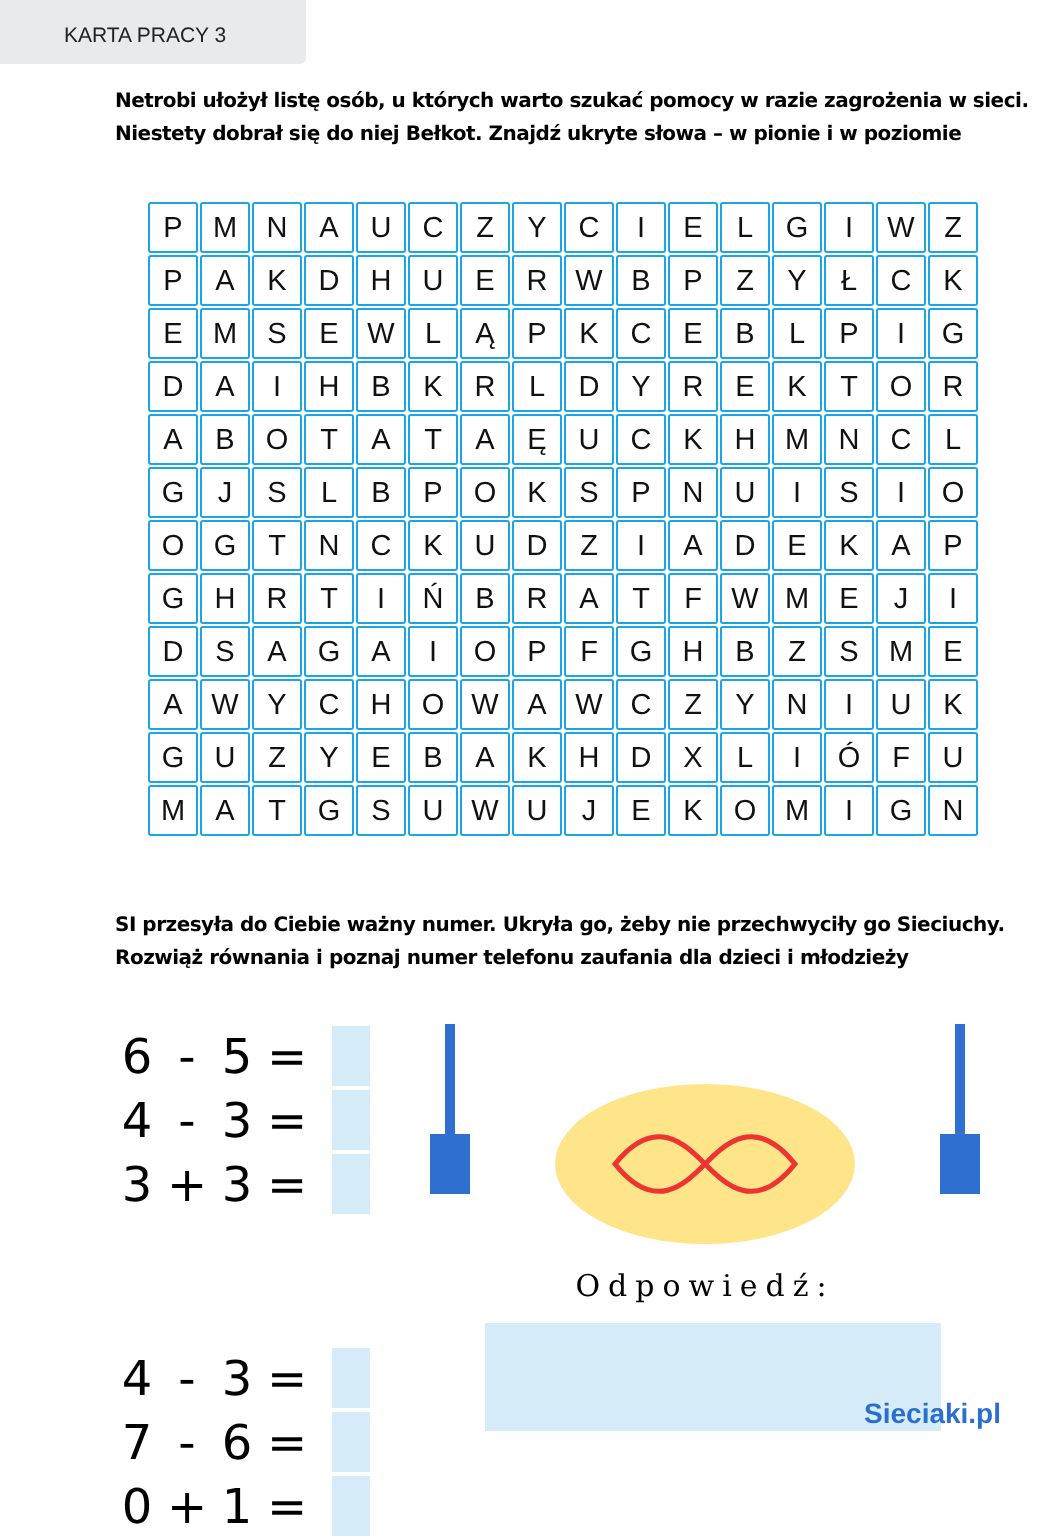KARTA PRACY 3
Netrobi ułożył listę osób, u których warto szukać pomocy w razie zagrożenia w sieci.
Niestety dobrał się do niej Bełkot. Znajdź ukryte słowa – w pionie i w poziomie
| P | M | N | A | U | C | Z | Y | C | I | E | L | G | I | W | Z |
| P | A | K | D | H | U | E | R | W | B | P | Z | Y | Ł | C | K |
| E | M | S | E | W | L | Ą | P | K | C | E | B | L | P | I | G |
| D | A | I | H | B | K | R | L | D | Y | R | E | K | T | O | R |
| A | B | O | T | A | T | A | Ę | U | C | K | H | M | N | C | L |
| G | J | S | L | B | P | O | K | S | P | N | U | I | S | I | O |
| O | G | T | N | C | K | U | D | Z | I | A | D | E | K | A | P |
| G | H | R | T | I | Ń | B | R | A | T | F | W | M | E | J | I |
| D | S | A | G | A | I | O | P | F | G | H | B | Z | S | M | E |
| A | W | Y | C | H | O | W | A | W | C | Z | Y | N | I | U | K |
| G | U | Z | Y | E | B | A | K | H | D | X | L | I | Ó | F | U |
| M | A | T | G | S | U | W | U | J | E | K | O | M | I | G | N |
SI przesyła do Ciebie ważny numer. Ukryła go, żeby nie przechwyciły go Sieciuchy.
Rozwiąż równania i poznaj numer telefonu zaufania dla dzieci i młodzieży
6 - 5 =
4 - 3 =
3 + 3 =
4 - 3 =
7 - 6 =
0 + 1 =
Odpowiedź:
Sieciaki.pl